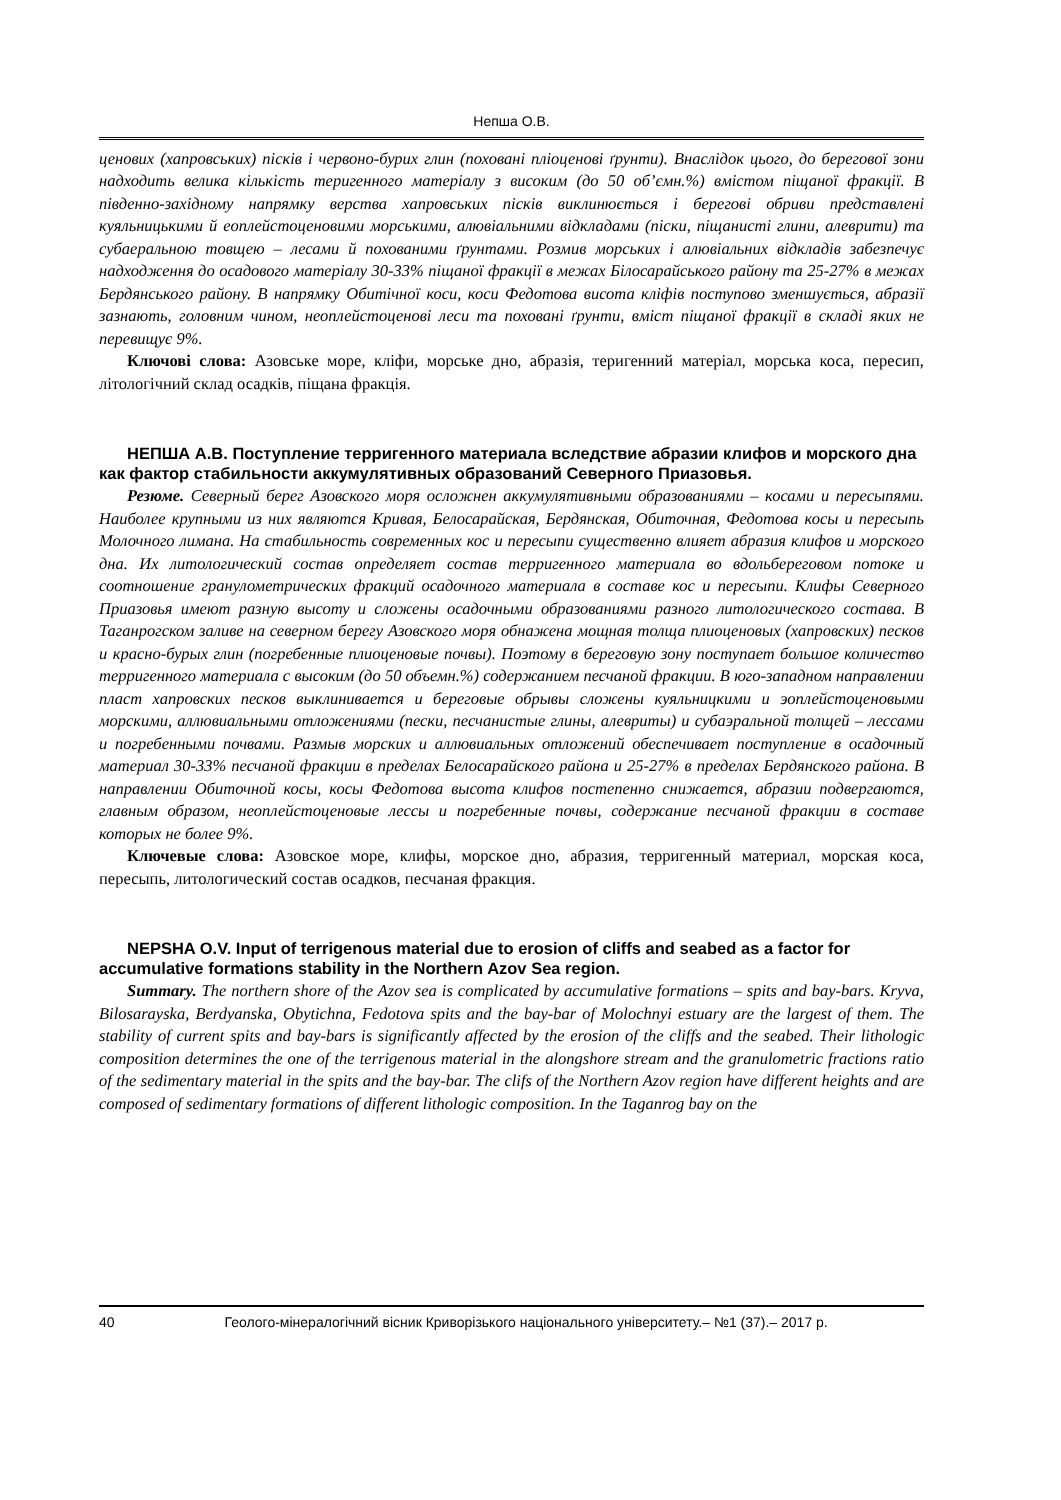Непша О.В.
ценових (хапровських) пісків і червоно-бурих глин (поховані пліоценові ґрунти). Внаслідок цього, до берегової зони надходить велика кількість теригенного матеріалу з високим (до 50 об’ємн.%) вмістом піщаної фракції. В південно-західному напрямку верства хапровських пісків виклинюється і берегові обриви представлені куяльницькими й еоплейстоценовими морськими, алювіальними відкладами (піски, піщанисті глини, алеврити) та субаеральною товщею – лесами й похованими ґрунтами. Розмив морських і алювіальних відкладів забезпечує надходження до осадового матеріалу 30-33% піщаної фракції в межах Білосарайського району та 25-27% в межах Бердянського району. В напрямку Обитічної коси, коси Федотова висота кліфів поступово зменшується, абразії зазнають, головним чином, неоплейстоценові леси та поховані ґрунти, вміст піщаної фракції в складі яких не перевищує 9%.
Ключові слова: Азовське море, кліфи, морське дно, абразія, теригенний матеріал, морська коса, пересип, літологічний склад осадків, піщана фракція.
НЕПША А.В. Поступление терригенного материала вследствие абразии клифов и морского дна как фактор стабильности аккумулятивных образований Северного Приазовья.
Резюме. Северный берег Азовского моря осложнен аккумулятивными образованиями – косами и пересыпями. Наиболее крупными из них являются Кривая, Белосарайская, Бердянская, Обиточная, Федотова косы и пересыпь Молочного лимана. На стабильность современных кос и пересыпи существенно влияет абразия клифов и морского дна. Их литологический состав определяет состав терригенного материала во вдольбереговом потоке и соотношение гранулометрических фракций осадочного материала в составе кос и пересыпи. Клифы Северного Приазовья имеют разную высоту и сложены осадочными образованиями разного литологического состава. В Таганрогском заливе на северном берегу Азовского моря обнажена мощная толща плиоценовых (хапровских) песков и красно-бурых глин (погребенные плиоценовые почвы). Поэтому в береговую зону поступает большое количество терригенного материала с высоким (до 50 объемн.%) содержанием песчаной фракции. В юго-западном направлении пласт хапровских песков выклинивается и береговые обрывы сложены куяльницкими и эоплейстоценовыми морскими, аллювиальными отложениями (пески, песчанистые глины, алевриты) и субаэральной толщей – лессами и погребенными почвами. Размыв морских и аллювиальных отложений обеспечивает поступление в осадочный материал 30-33% песчаной фракции в пределах Белосарайского района и 25-27% в пределах Бердянского района. В направлении Обиточной косы, косы Федотова высота клифов постепенно снижается, абразии подвергаются, главным образом, неоплейстоценовые лессы и погребенные почвы, содержание песчаной фракции в составе которых не более 9%.
Ключевые слова: Азовское море, клифы, морское дно, абразия, терригенный материал, морская коса, пересыпь, литологический состав осадков, песчаная фракция.
NEPSHA O.V. Input of terrigenous material due to erosion of cliffs and seabed as a factor for accumulative formations stability in the Northern Azov Sea region.
Summary. The northern shore of the Azov sea is complicated by accumulative formations – spits and bay-bars. Kryva, Bilosarayska, Berdyanska, Obytichna, Fedotova spits and the bay-bar of Molochnyi estuary are the largest of them. The stability of current spits and bay-bars is significantly affected by the erosion of the cliffs and the seabed. Their lithologic composition determines the one of the terrigenous material in the alongshore stream and the granulometric fractions ratio of the sedimentary material in the spits and the bay-bar. The clifs of the Northern Azov region have different heights and are composed of sedimentary formations of different lithologic composition. In the Taganrog bay on the
40 Геолого-мінералогічний вісник Криворізького національного університету.– №1 (37).– 2017 р.